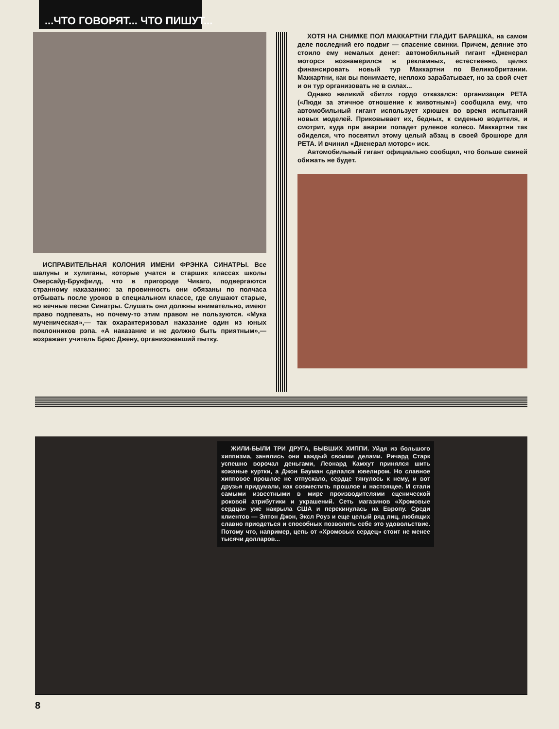...ЧТО ГОВОРЯТ... ЧТО ПИШУТ...
ИСПРАВИТЕЛЬНАЯ КОЛОНИЯ ИМЕНИ ФРЭНКА СИНАТРЫ. Все шалуны и хулиганы, которые учатся в старших классах школы Оверсайд-Брукфилд, что в пригороде Чикаго, подвергаются странному наказанию: за провинность они обязаны по полчаса отбывать после уроков в специальном классе, где слушают старые, но вечные песни Синатры. Слушать они должны внимательно, имеют право подпевать, но почему-то этим правом не пользуются. «Мука мученическая»,— так охарактеризовал наказание один из юных поклонников рэпа. «А наказание и не должно быть приятным»,— возражает учитель Брюс Джену, организовавший пытку.
ХОТЯ НА СНИМКЕ ПОЛ МАККАРТНИ ГЛАДИТ БАРАШКА, на самом деле последний его подвиг — спасение свинки. Причем, деяние это стоило ему немалых денег: автомобильный гигант «Дженерал моторс» вознамерился в рекламных, естественно, целях финансировать новый тур Маккартни по Великобритании. Маккартни, как вы понимаете, неплохо зарабатывает, но за свой счет и он тур организовать не в силах...
Однако великий «битл» гордо отказался: организация PETA («Люди за этичное отношение к животным») сообщила ему, что автомобильный гигант использует хрюшек во время испытаний новых моделей. Приковывает их, бедных, к сиденью водителя, и смотрит, куда при аварии попадет рулевое колесо. Маккартни так обиделся, что посвятил этому целый абзац в своей брошюре для PETA. И вчинил «Дженерал моторс» иск.
Автомобильный гигант официально сообщил, что больше свиней обижать не будет.
ЖИЛИ-БЫЛИ ТРИ ДРУГА, БЫВШИХ ХИППИ. Уйдя из большого хиппизма, занялись они каждый своими делами. Ричард Старк успешно ворочал деньгами, Леонард Камхут принялся шить кожаные куртки, а Джон Бауман сделался ювелиром. Но славное хипповое прошлое не отпускало, сердце тянулось к нему, и вот друзья придумали, как совместить прошлое и настоящее. И стали самыми известными в мире производителями сценической роковой атрибутики и украшений. Сеть магазинов «Хромовые сердца» уже накрыла США и перекинулась на Европу. Среди клиентов — Элтон Джон, Эксл Роуз и еще целый ряд лиц, любящих славно приодеться и способных позволить себе это удовольствие. Потому что, например, цепь от «Хромовых сердец» стоит не менее тысячи долларов...
8